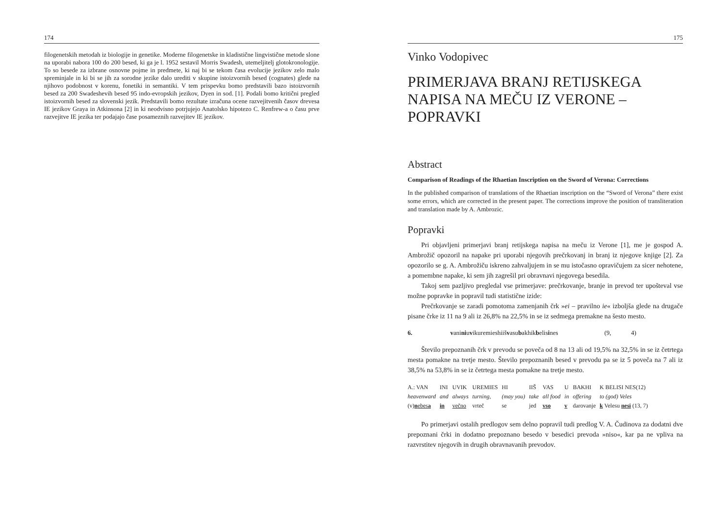174
filogenetskih metodah iz biologije in genetike. Moderne filogenetske in kladistične lingvistične metode slone na uporabi nabora 100 do 200 besed, ki ga je l. 1952 sestavil Morris Swadesh, utemeljitelj glotokronologije. To so besede za izbrane osnovne pojme in predmete, ki naj bi se tekom časa evolucije jezikov zelo malo spreminjale in ki bi se jih za sorodne jezike dalo urediti v skupine istoizvornih besed (cognates) glede na njihovo podobnost v korenu, fonetiki in semantiki. V tem prispevku bomo predstavili bazo istoizvornih besed za 200 Swadeshevih besed 95 indo-evropskih jezikov, Dyen in sod. [1]. Podali bomo kritični pregled istoizvornih besed za slovenski jezik. Predstavili bomo rezultate izračuna ocene razvejitvenih časov drevesa IE jezikov Graya in Atkinsona [2] in ki neodvisno potrjujejo Anatolsko hipotezo C. Renfrew-a o času prve razvejitve IE jezika ter podajajo čase posameznih razvejitev IE jezikov.
175
Vinko Vodopivec
PRIMERJAVA BRANJ RETIJSKEGA NAPISA NA MEČU IZ VERONE – POPRAVKI
Abstract
Comparison of Readings of the Rhaetian Inscription on the Sword of Verona: Corrections
In the published comparison of translations of the Rhaetian inscription on the “Sword of Verona” there exist some errors, which are corrected in the present paper. The corrections improve the position of transliteration and translation made by A. Ambrozic.
Popravki
Pri objavljeni primerjavi branj retijskega napisa na meču iz Verone [1], me je gospod A. Ambrožič opozoril na napake pri uporabi njegovih prečrkovanj in branj iz njegove knjige [2]. Za opozorilo se g. A. Ambrožiču iskreno zahvaljujem in se mu istočasno opravičujem za sicer nehotene, a pomembne napake, ki sem jih zagrešil pri obravnavi njegovega besedila.
Takoj sem pazljivo pregledal vse primerjave: prečrkovanje, branje in prevod ter upošteval vse možne popravke in popravil tudi statistične izide:
Prečrkovanje se zaradi pomotoma zamenjanih črk »ei – pravilno ie« izboljša glede na drugače pisane črke iz 11 na 9 ali iz 26,8% na 22,5% in se iz sedmega premakne na šesto mesto.
6. vaniniuvikuremieshiišvasubakhikbelisines (9, 4)
Število prepoznanih črk v prevodu se poveča od 8 na 13 ali od 19,5% na 32,5% in se iz četrtega mesta pomakne na tretje mesto. Število prepoznanih besed v prevodu pa se iz 5 poveča na 7 ali iz 38,5% na 53,8% in se iz četrtega mesta pomakne na tretje mesto.
| A.: VAN | INI | UVIK | UREMIES | HI | IIŠ | VAS | U | BAKHI | K BELISI NES(12) |
| heavenward | and | always | turning, | (may you) | take | all food | in | offering | to (god) Veles |
| (v) n ebes a | in | večno | vrteč | se | jed | vso | v | darovanje | k Velesu nesi (13, 7) |
Po primerjavi ostalih predlogov sem delno popravil tudi predlog V. A. Čudinova za dodatni dve prepoznani črki in dodatno prepoznano besedo v besedici prevoda »niso«, kar pa ne vpliva na razvrstitev njegovih in drugih obravnavanih prevodov.